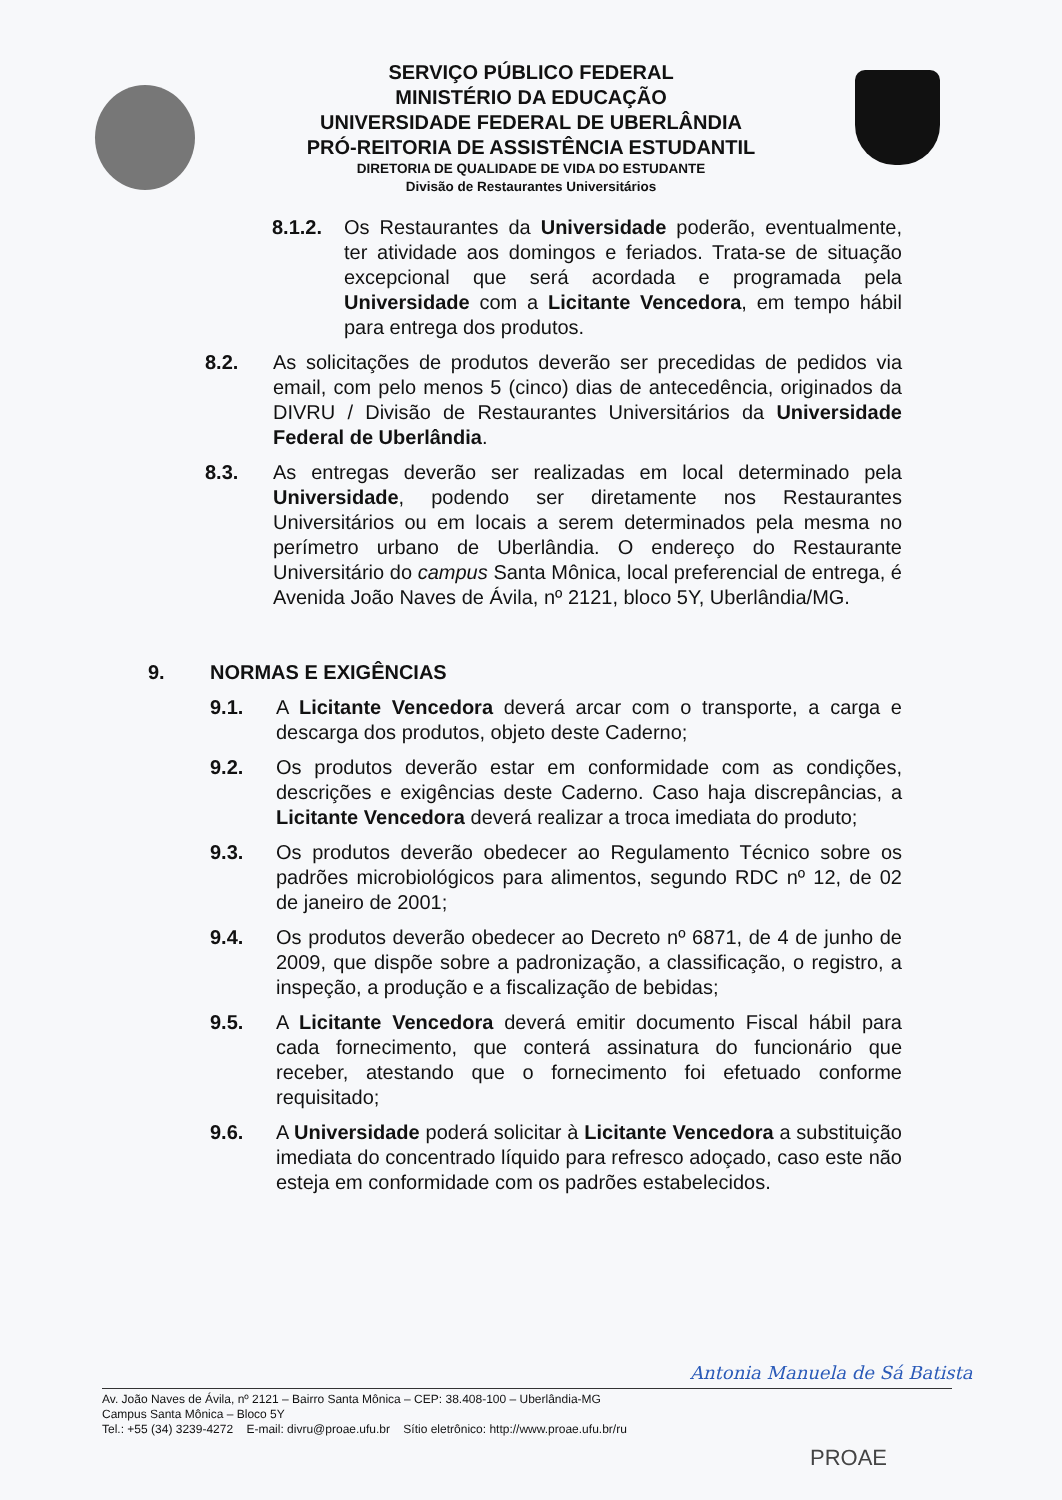SERVIÇO PÚBLICO FEDERAL
MINISTÉRIO DA EDUCAÇÃO
UNIVERSIDADE FEDERAL DE UBERLÂNDIA
PRÓ-REITORIA DE ASSISTÊNCIA ESTUDANTIL
DIRETORIA DE QUALIDADE DE VIDA DO ESTUDANTE
Divisão de Restaurantes Universitários
8.1.2. Os Restaurantes da Universidade poderão, eventualmente, ter atividade aos domingos e feriados. Trata-se de situação excepcional que será acordada e programada pela Universidade com a Licitante Vencedora, em tempo hábil para entrega dos produtos.
8.2. As solicitações de produtos deverão ser precedidas de pedidos via email, com pelo menos 5 (cinco) dias de antecedência, originados da DIVRU / Divisão de Restaurantes Universitários da Universidade Federal de Uberlândia.
8.3. As entregas deverão ser realizadas em local determinado pela Universidade, podendo ser diretamente nos Restaurantes Universitários ou em locais a serem determinados pela mesma no perímetro urbano de Uberlândia. O endereço do Restaurante Universitário do campus Santa Mônica, local preferencial de entrega, é Avenida João Naves de Ávila, nº 2121, bloco 5Y, Uberlândia/MG.
9. NORMAS E EXIGÊNCIAS
9.1. A Licitante Vencedora deverá arcar com o transporte, a carga e descarga dos produtos, objeto deste Caderno;
9.2. Os produtos deverão estar em conformidade com as condições, descrições e exigências deste Caderno. Caso haja discrepâncias, a Licitante Vencedora deverá realizar a troca imediata do produto;
9.3. Os produtos deverão obedecer ao Regulamento Técnico sobre os padrões microbiológicos para alimentos, segundo RDC nº 12, de 02 de janeiro de 2001;
9.4. Os produtos deverão obedecer ao Decreto nº 6871, de 4 de junho de 2009, que dispõe sobre a padronização, a classificação, o registro, a inspeção, a produção e a fiscalização de bebidas;
9.5. A Licitante Vencedora deverá emitir documento Fiscal hábil para cada fornecimento, que conterá assinatura do funcionário que receber, atestando que o fornecimento foi efetuado conforme requisitado;
9.6. A Universidade poderá solicitar à Licitante Vencedora a substituição imediata do concentrado líquido para refresco adoçado, caso este não esteja em conformidade com os padrões estabelecidos.
Antonia Manuela de Sá Batista
Av. João Naves de Ávila, nº 2121 – Bairro Santa Mônica – CEP: 38.408-100 – Uberlândia-MG
Campus Santa Mônica – Bloco 5Y
Tel.: +55 (34) 3239-4272 E-mail: divru@proae.ufu.br Sítio eletrônico: http://www.proae.ufu.br/ru
PROAE